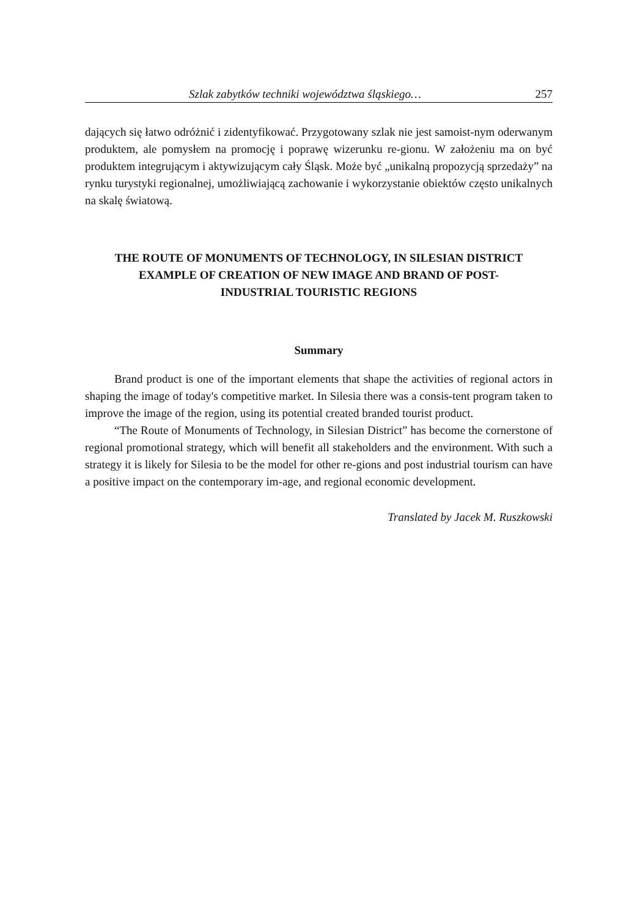Szlak zabytków techniki województwa śląskiego… 257
dających się łatwo odróżnić i zidentyfikować. Przygotowany szlak nie jest samoist-nym oderwanym produktem, ale pomysłem na promocję i poprawę wizerunku re-gionu. W założeniu ma on być produktem integrującym i aktywizującym cały Śląsk. Może być „unikalną propozycją sprzedaży” na rynku turystyki regionalnej, umożliwiającą zachowanie i wykorzystanie obiektów często unikalnych na skalę światową.
THE ROUTE OF MONUMENTS OF TECHNOLOGY, IN SILESIAN DISTRICT
EXAMPLE OF CREATION OF NEW IMAGE AND BRAND OF POST-
INDUSTRIAL TOURISTIC REGIONS
Summary
Brand product is one of the important elements that shape the activities of regional actors in shaping the image of today's competitive market. In Silesia there was a consis-tent program taken to improve the image of the region, using its potential created branded tourist product.
“The Route of Monuments of Technology, in Silesian District” has become the cornerstone of regional promotional strategy, which will benefit all stakeholders and the environment. With such a strategy it is likely for Silesia to be the model for other re-gions and post industrial tourism can have a positive impact on the contemporary im-age, and regional economic development.
Translated by Jacek M. Ruszkowski